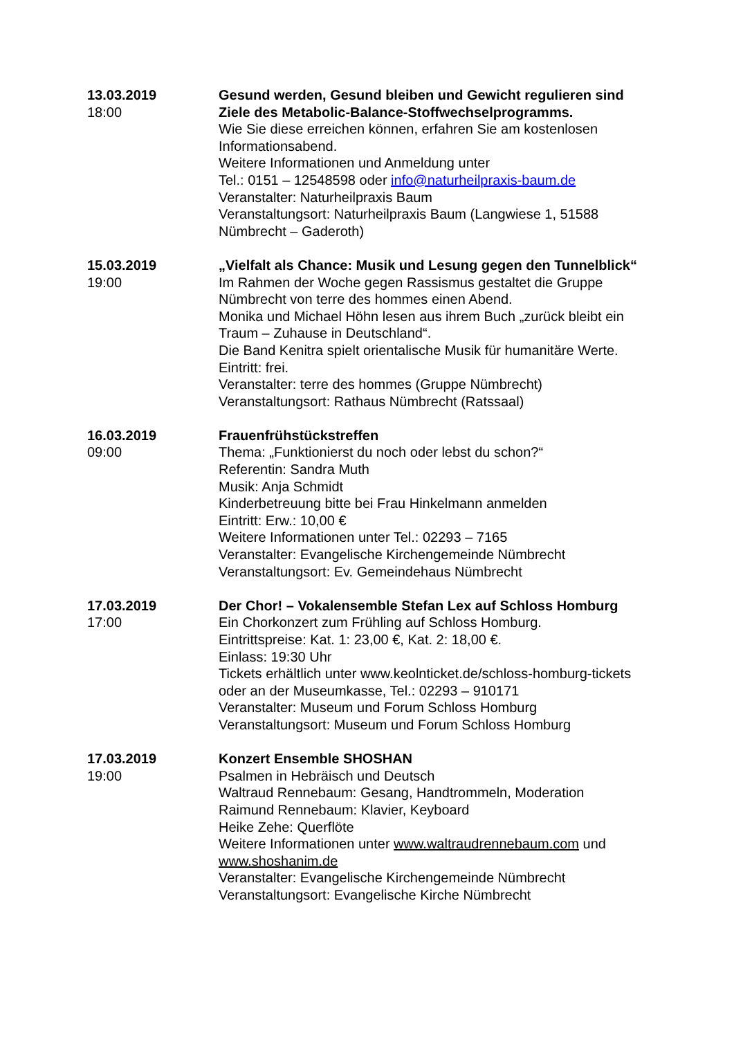13.03.2019
18:00
Gesund werden, Gesund bleiben und Gewicht regulieren sind Ziele des Metabolic-Balance-Stoffwechselprogramms.
Wie Sie diese erreichen können, erfahren Sie am kostenlosen Informationsabend.
Weitere Informationen und Anmeldung unter
Tel.: 0151 – 12548598 oder info@naturheilpraxis-baum.de
Veranstalter: Naturheilpraxis Baum
Veranstaltungsort: Naturheilpraxis Baum (Langwiese 1, 51588 Nümbrecht – Gaderoth)
15.03.2019
19:00
„Vielfalt als Chance: Musik und Lesung gegen den Tunnelblick“
Im Rahmen der Woche gegen Rassismus gestaltet die Gruppe Nümbrecht von terre des hommes einen Abend.
Monika und Michael Höhn lesen aus ihrem Buch „zurück bleibt ein Traum – Zuhause in Deutschland“.
Die Band Kenitra spielt orientalische Musik für humanitäre Werte.
Eintritt: frei.
Veranstalter: terre des hommes (Gruppe Nümbrecht)
Veranstaltungsort: Rathaus Nümbrecht (Ratssaal)
16.03.2019
09:00
Frauenfrühstückstreffen
Thema: „Funktionierst du noch oder lebst du schon?“
Referentin: Sandra Muth
Musik: Anja Schmidt
Kinderbetreuung bitte bei Frau Hinkelmann anmelden
Eintritt: Erw.: 10,00 €
Weitere Informationen unter Tel.: 02293 – 7165
Veranstalter: Evangelische Kirchengemeinde Nümbrecht
Veranstaltungsort: Ev. Gemeindehaus Nümbrecht
17.03.2019
17:00
Der Chor! – Vokalensemble Stefan Lex auf Schloss Homburg
Ein Chorkonzert zum Frühling auf Schloss Homburg.
Eintrittspreise: Kat. 1: 23,00 €, Kat. 2: 18,00 €.
Einlass: 19:30 Uhr
Tickets erhältlich unter www.keolnticket.de/schloss-homburg-tickets oder an der Museumkasse, Tel.: 02293 – 910171
Veranstalter: Museum und Forum Schloss Homburg
Veranstaltungsort: Museum und Forum Schloss Homburg
17.03.2019
19:00
Konzert Ensemble SHOSHAN
Psalmen in Hebräisch und Deutsch
Waltraud Rennebaum: Gesang, Handtrommeln, Moderation
Raimund Rennebaum: Klavier, Keyboard
Heike Zehe: Querflöte
Weitere Informationen unter www.waltraudrennebaum.com und www.shoshanim.de
Veranstalter: Evangelische Kirchengemeinde Nümbrecht
Veranstaltungsort: Evangelische Kirche Nümbrecht